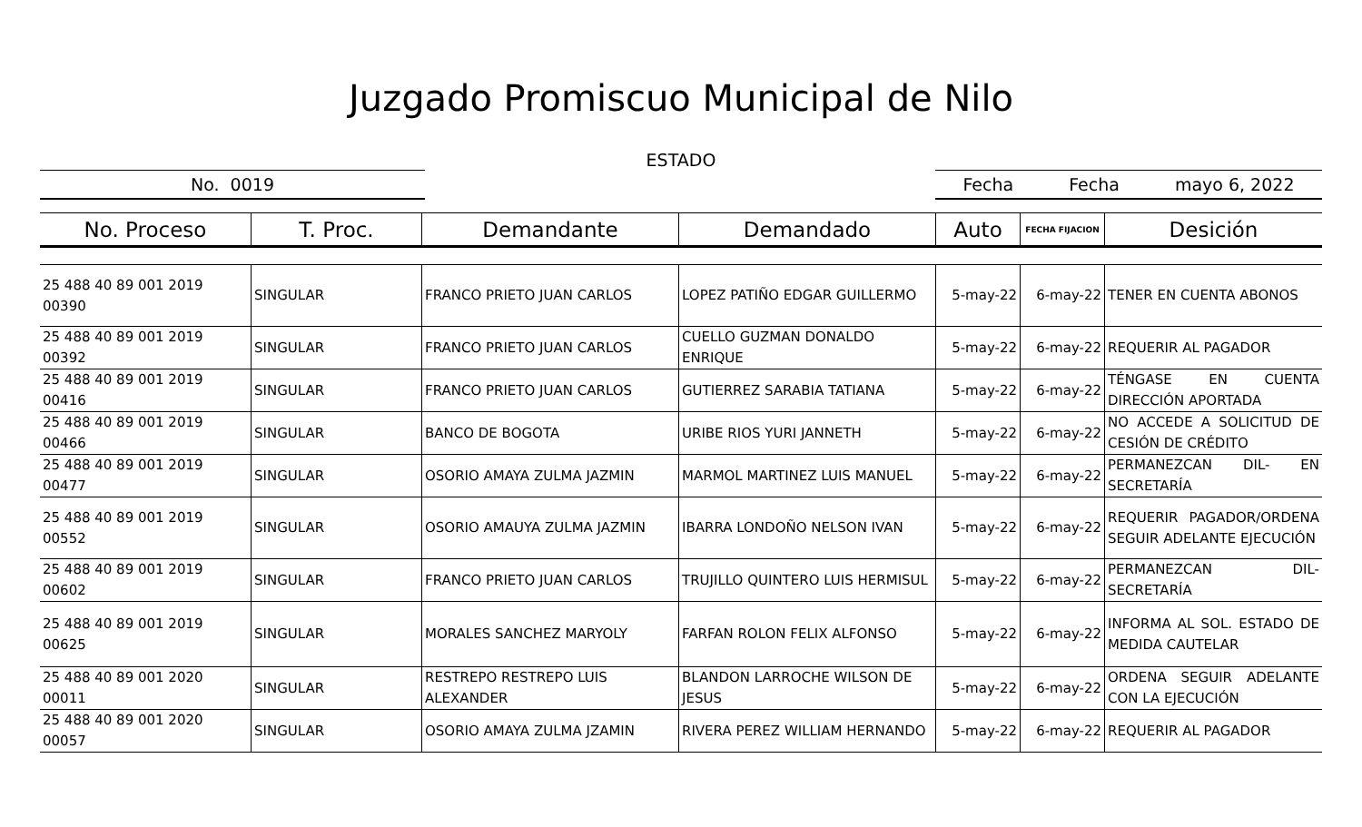Juzgado Promiscuo Municipal de Nilo
ESTADO
No. 0019 Fecha Fecha mayo 6, 2022
| No. Proceso | T. Proc. | Demandante | Demandado | Auto | FECHA FIJACION | Desición |
| --- | --- | --- | --- | --- | --- | --- |
| 25 488 40 89 001 2019 00390 | SINGULAR | FRANCO PRIETO JUAN CARLOS | LOPEZ PATIÑO EDGAR GUILLERMO | 5-may-22 | 6-may-22 | TENER EN CUENTA ABONOS |
| 25 488 40 89 001 2019 00392 | SINGULAR | FRANCO PRIETO JUAN CARLOS | CUELLO GUZMAN DONALDO ENRIQUE | 5-may-22 | 6-may-22 | REQUERIR AL PAGADOR |
| 25 488 40 89 001 2019 00416 | SINGULAR | FRANCO PRIETO JUAN CARLOS | GUTIERREZ SARABIA TATIANA | 5-may-22 | 6-may-22 | TÉNGASE EN CUENTA DIRECCIÓN APORTADA |
| 25 488 40 89 001 2019 00466 | SINGULAR | BANCO DE BOGOTA | URIBE RIOS YURI JANNETH | 5-may-22 | 6-may-22 | NO ACCEDE A SOLICITUD DE CESIÓN DE CRÉDITO |
| 25 488 40 89 001 2019 00477 | SINGULAR | OSORIO AMAYA ZULMA JAZMIN | MARMOL MARTINEZ LUIS MANUEL | 5-may-22 | 6-may-22 | PERMANEZCAN DIL- EN SECRETARÍA |
| 25 488 40 89 001 2019 00552 | SINGULAR | OSORIO AMAUYA ZULMA JAZMIN | IBARRA LONDOÑO NELSON IVAN | 5-may-22 | 6-may-22 | REQUERIR PAGADOR/ORDENA SEGUIR ADELANTE EJECUCIÓN |
| 25 488 40 89 001 2019 00602 | SINGULAR | FRANCO PRIETO JUAN CARLOS | TRUJILLO QUINTERO LUIS HERMISUL | 5-may-22 | 6-may-22 | PERMANEZCAN DIL- SECRETARÍA |
| 25 488 40 89 001 2019 00625 | SINGULAR | MORALES SANCHEZ MARYOLY | FARFAN ROLON FELIX ALFONSO | 5-may-22 | 6-may-22 | INFORMA AL SOL. ESTADO DE MEDIDA CAUTELAR |
| 25 488 40 89 001 2020 00011 | SINGULAR | RESTREPO RESTREPO LUIS ALEXANDER | BLANDON LARROCHE WILSON DE JESUS | 5-may-22 | 6-may-22 | ORDENA SEGUIR ADELANTE CON LA EJECUCIÓN |
| 25 488 40 89 001 2020 00057 | SINGULAR | OSORIO AMAYA ZULMA JZAMIN | RIVERA PEREZ WILLIAM HERNANDO | 5-may-22 | 6-may-22 | REQUERIR AL PAGADOR |